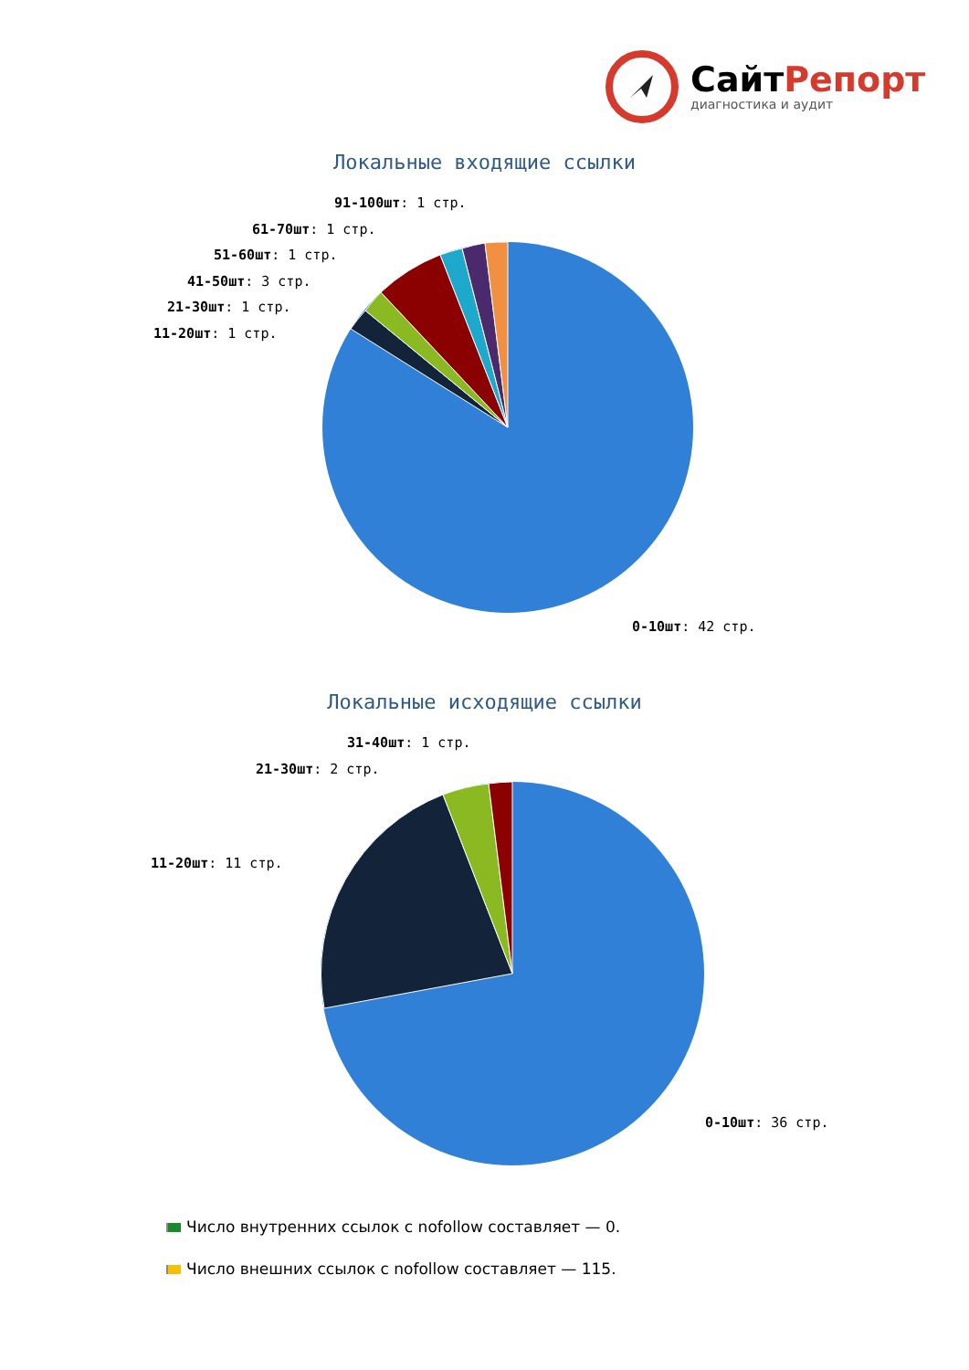Сайт Репорт
диагностика и аудит
Локальные входящие ссылки
91-100шт: 1 стр.
61-70шт: 1 стр.
51-60шт: 1 стр.
41-50шт: 3 стр.
21-30шт: 1 стр.
11-20шт: 1 стр.
0-10шт: 42 стр.
Локальные исходящие ссылки
31-40шт: 1 стр.
21-30шт: 2 стр.
11-20шт: 11 стр.
0-10шт: 36 стр.
Число внутренних ссылок с nofollow составляет — 0.
Число внешних ссылок с nofollow составляет — 115.